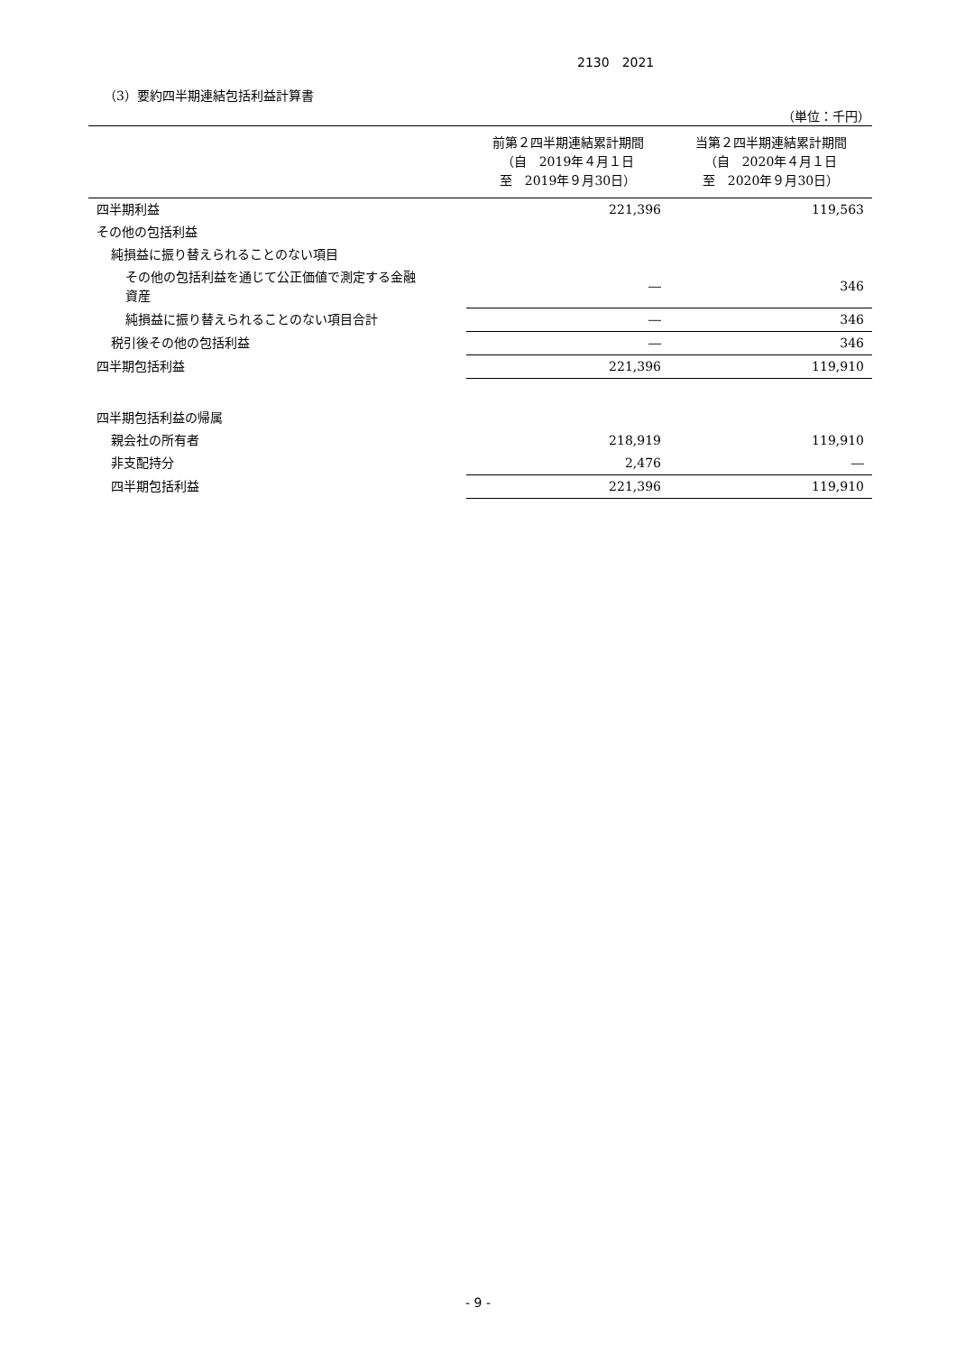2130　2021
（3）要約四半期連結包括利益計算書
（単位：千円）
| | 前第２四半期連結累計期間 （自 2019年４月１日 至 2019年９月30日） | 当第２四半期連結累計期間 （自 2020年４月１日 至 2020年９月30日） |
| --- | --- | --- |
| 四半期利益 | 221,396 | 119,563 |
| その他の包括利益 | | |
| 純損益に振り替えられることのない項目 | | |
| その他の包括利益を通じて公正価値で測定する金融 資産 | ― | 346 |
| 純損益に振り替えられることのない項目合計 | ― | 346 |
| 税引後その他の包括利益 | ― | 346 |
| 四半期包括利益 | 221,396 | 119,910 |
| 四半期包括利益の帰属 | | |
| 親会社の所有者 | 218,919 | 119,910 |
| 非支配持分 | 2,476 | ― |
| 四半期包括利益 | 221,396 | 119,910 |
- 9 -